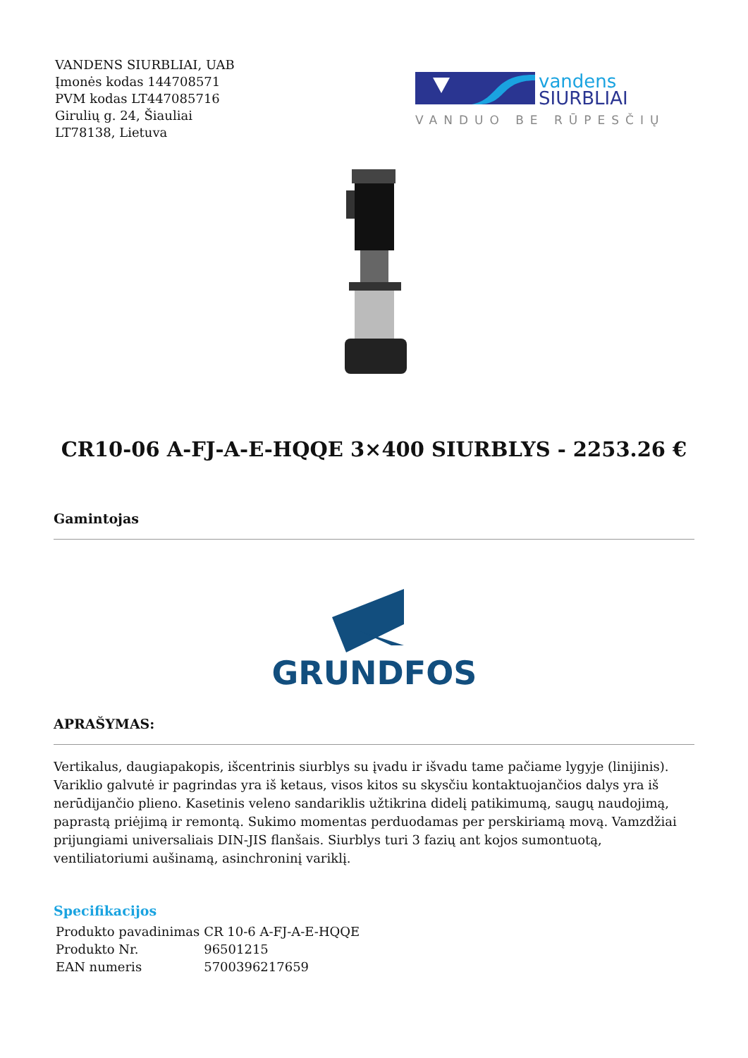VANDENS SIURBLIAI, UAB
Įmonės kodas 144708571
PVM kodas LT447085716
Girulių g. 24, Šiauliai
LT78138, Lietuva
vandens
SIURBLIAI
VANDUO BE RŪPESČIŲ
CR10-06 A-FJ-A-E-HQQE 3×400 SIURBLYS - 2253.26 €
Gamintojas
GRUNDFOS
APRAŠYMAS:
Vertikalus, daugiapakopis, išcentrinis siurblys su įvadu ir išvadu tame pačiame lygyje (linijinis). Variklio galvutė ir pagrindas yra iš ketaus, visos kitos su skysčiu kontaktuojančios dalys yra iš nerūdijančio plieno. Kasetinis veleno sandariklis užtikrina didelį patikimumą, saugų naudojimą, paprastą priėjimą ir remontą. Sukimo momentas perduodamas per perskiriamą movą. Vamzdžiai prijungiami universaliais DIN-JIS flanšais. Siurblys turi 3 fazių ant kojos sumontuotą, ventiliatoriumi aušinamą, asinchroninį variklį.
Specifikacijos
| Produkto pavadinimas | CR 10-6 A-FJ-A-E-HQQE |
| Produkto Nr. | 96501215 |
| EAN numeris | 5700396217659 |